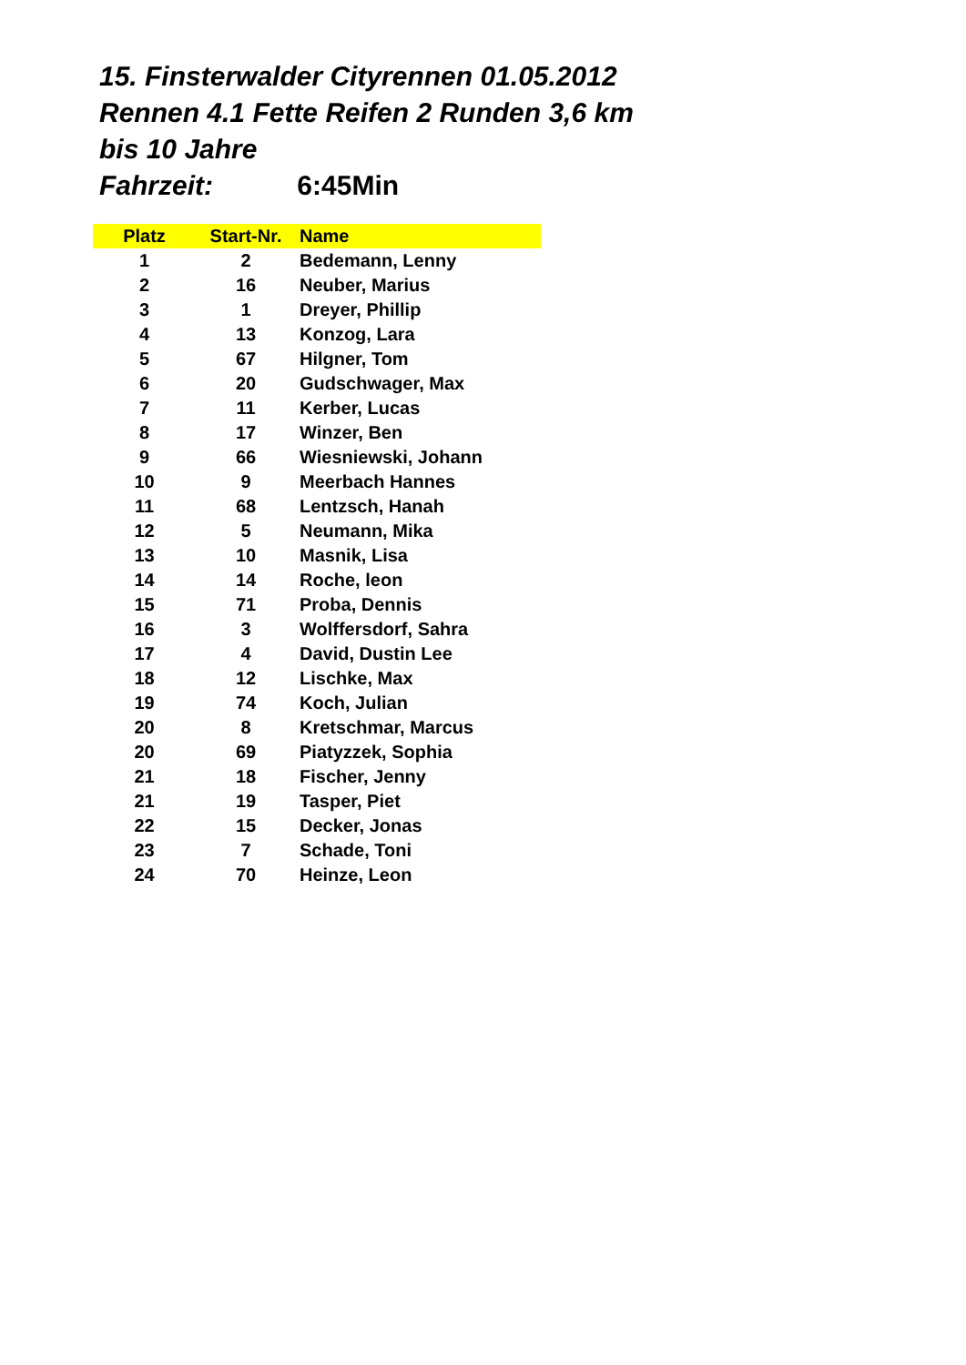15. Finsterwalder Cityrennen 01.05.2012
Rennen 4.1 Fette Reifen 2 Runden 3,6 km
bis 10 Jahre
Fahrzeit: 6:45Min
| Platz | Start-Nr. | Name |
| --- | --- | --- |
| 1 | 2 | Bedemann, Lenny |
| 2 | 16 | Neuber, Marius |
| 3 | 1 | Dreyer, Phillip |
| 4 | 13 | Konzog, Lara |
| 5 | 67 | Hilgner, Tom |
| 6 | 20 | Gudschwager, Max |
| 7 | 11 | Kerber, Lucas |
| 8 | 17 | Winzer, Ben |
| 9 | 66 | Wiesniewski, Johann |
| 10 | 9 | Meerbach Hannes |
| 11 | 68 | Lentzsch, Hanah |
| 12 | 5 | Neumann, Mika |
| 13 | 10 | Masnik, Lisa |
| 14 | 14 | Roche, leon |
| 15 | 71 | Proba, Dennis |
| 16 | 3 | Wolffersdorf, Sahra |
| 17 | 4 | David, Dustin Lee |
| 18 | 12 | Lischke, Max |
| 19 | 74 | Koch, Julian |
| 20 | 8 | Kretschmar, Marcus |
| 20 | 69 | Piatyzzek, Sophia |
| 21 | 18 | Fischer, Jenny |
| 21 | 19 | Tasper, Piet |
| 22 | 15 | Decker, Jonas |
| 23 | 7 | Schade, Toni |
| 24 | 70 | Heinze, Leon |